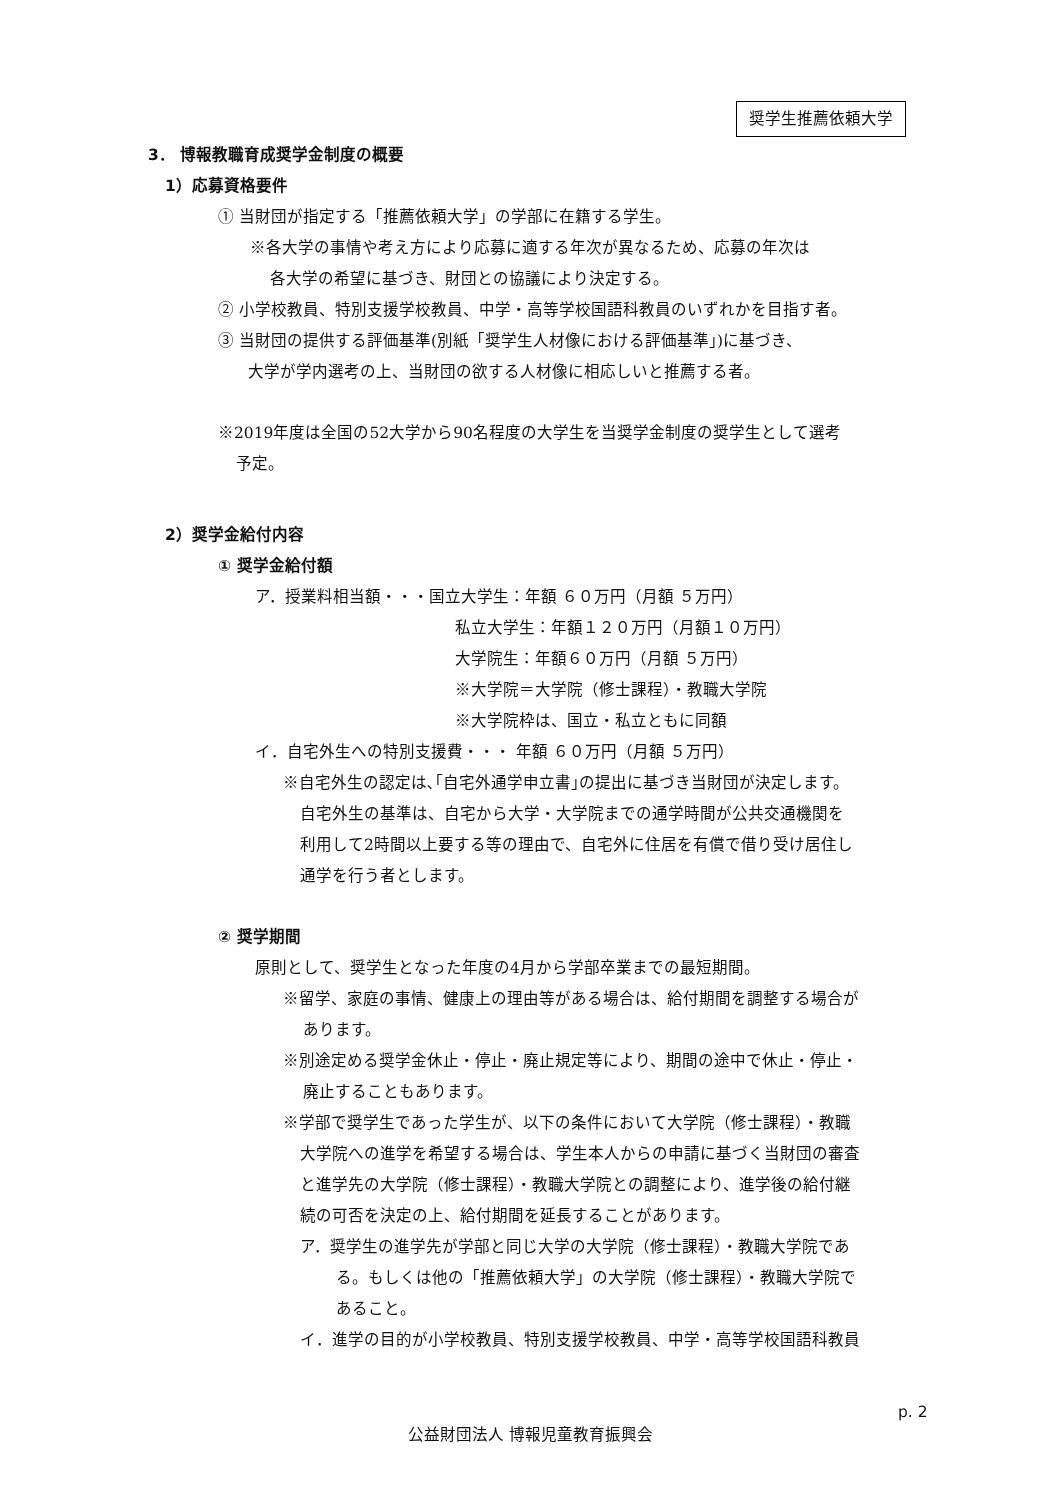奨学生推薦依頼大学
3． 博報教職育成奨学金制度の概要
1）応募資格要件
① 当財団が指定する「推薦依頼大学」の学部に在籍する学生。
※各大学の事情や考え方により応募に適する年次が異なるため、応募の年次は
各大学の希望に基づき、財団との協議により決定する。
② 小学校教員、特別支援学校教員、中学・高等学校国語科教員のいずれかを目指す者。
③ 当財団の提供する評価基準(別紙「奨学生人材像における評価基準」)に基づき、
大学が学内選考の上、当財団の欲する人材像に相応しいと推薦する者。
※2019年度は全国の52大学から90名程度の大学生を当奨学金制度の奨学生として選考
予定。
2）奨学金給付内容
① 奨学金給付額
ア．授業料相当額・・・国立大学生：年額 ６０万円（月額 ５万円）
私立大学生：年額１２０万円（月額１０万円）
大学院生：年額６０万円（月額 ５万円）
※大学院＝大学院（修士課程）・教職大学院
※大学院枠は、国立・私立ともに同額
イ．自宅外生への特別支援費・・・ 年額 ６０万円（月額 ５万円）
※自宅外生の認定は､｢自宅外通学申立書｣の提出に基づき当財団が決定します。
自宅外生の基準は、自宅から大学・大学院までの通学時間が公共交通機関を
利用して2時間以上要する等の理由で、自宅外に住居を有償で借り受け居住し
通学を行う者とします。
② 奨学期間
原則として、奨学生となった年度の4月から学部卒業までの最短期間。
※留学、家庭の事情、健康上の理由等がある場合は、給付期間を調整する場合が
あります。
※別途定める奨学金休止・停止・廃止規定等により、期間の途中で休止・停止・
廃止することもあります。
※学部で奨学生であった学生が、以下の条件において大学院（修士課程）・教職
大学院への進学を希望する場合は、学生本人からの申請に基づく当財団の審査
と進学先の大学院（修士課程）・教職大学院との調整により、進学後の給付継
続の可否を決定の上、給付期間を延長することがあります。
ア．奨学生の進学先が学部と同じ大学の大学院（修士課程）・教職大学院であ
る。もしくは他の「推薦依頼大学」の大学院（修士課程）・教職大学院で
あること。
イ．進学の目的が小学校教員、特別支援学校教員、中学・高等学校国語科教員
p. 2
公益財団法人 博報児童教育振興会